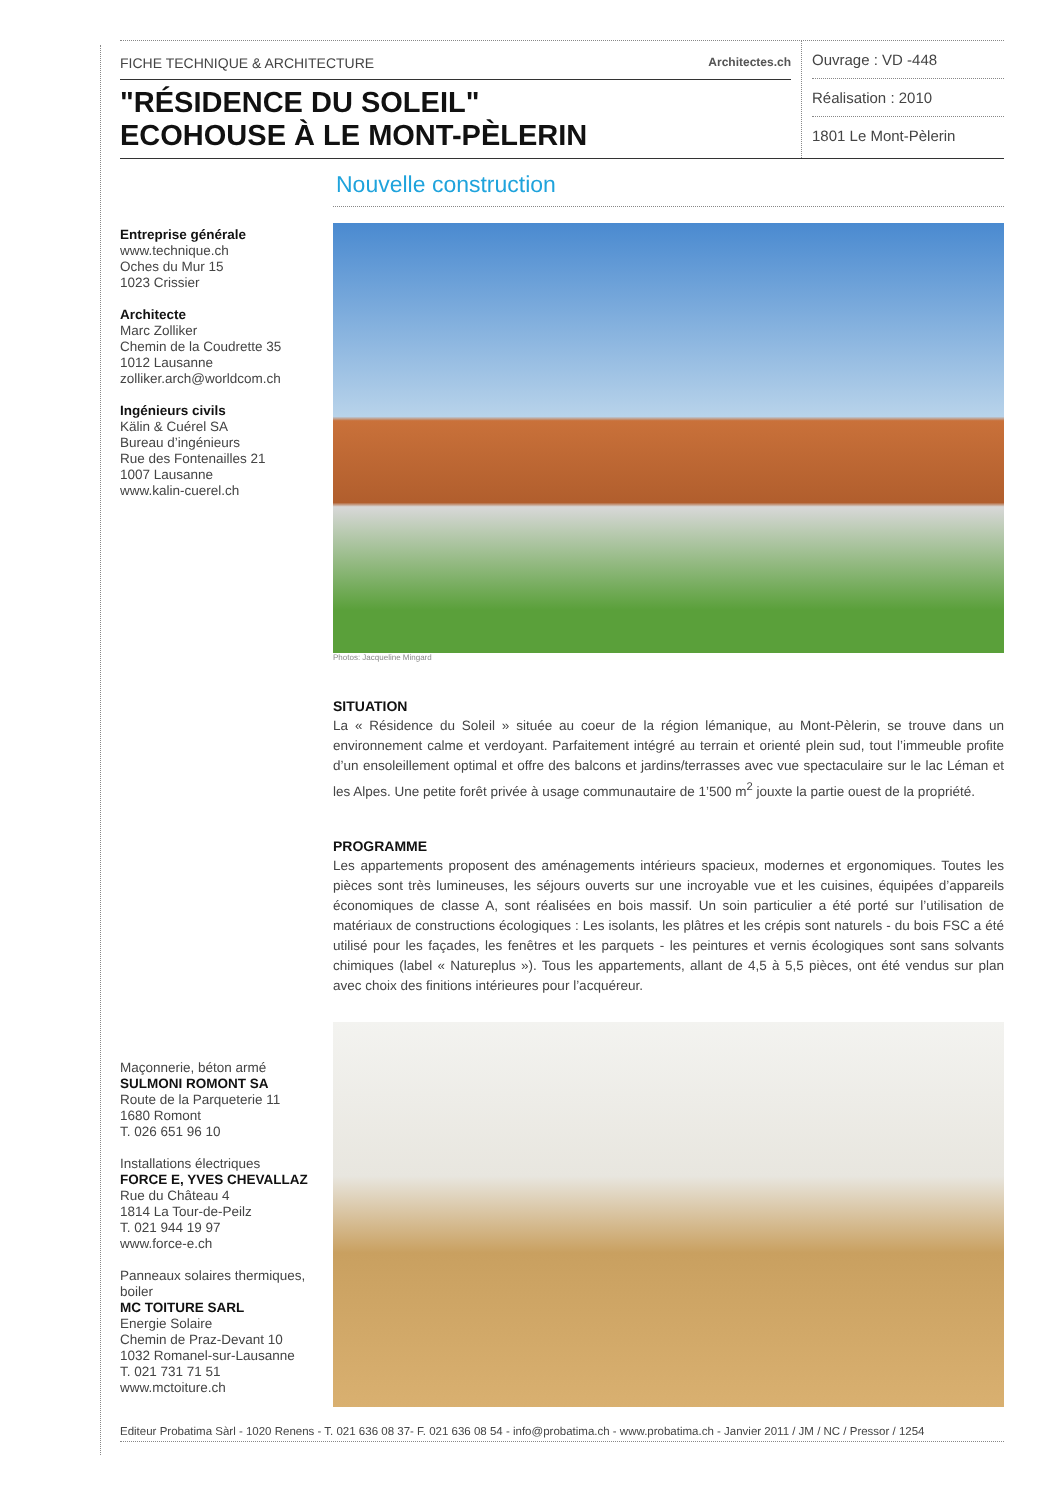FICHE TECHNIQUE & ARCHITECTURE Architectes.ch
"RÉSIDENCE DU SOLEIL"
ECOHOUSE À LE MONT-PÈLERIN
Ouvrage : VD -448
Réalisation : 2010
1801 Le Mont-Pèlerin
Entreprise générale
www.technique.ch
Oches du Mur 15
1023 Crissier
Architecte
Marc Zolliker
Chemin de la Coudrette 35
1012 Lausanne
zolliker.arch@worldcom.ch
Ingénieurs civils
Kälin & Cuérel SA
Bureau d’ingénieurs
Rue des Fontenailles 21
1007 Lausanne
www.kalin-cuerel.ch
Maçonnerie, béton armé
SULMONI ROMONT SA
Route de la Parqueterie 11
1680 Romont
T. 026 651 96 10
Installations électriques
FORCE E, YVES CHEVALLAZ
Rue du Château 4
1814 La Tour-de-Peilz
T. 021 944 19 97
www.force-e.ch
Panneaux solaires thermiques, boiler
MC TOITURE SARL
Energie Solaire
Chemin de Praz-Devant 10
1032 Romanel-sur-Lausanne
T. 021 731 71 51
www.mctoiture.ch
Nouvelle construction
Photos: Jacqueline Mingard
SITUATION
La « Résidence du Soleil » située au coeur de la région lémanique, au Mont-Pèlerin, se trouve dans un environnement calme et verdoyant. Parfaitement intégré au terrain et orienté plein sud, tout l’immeuble profite d’un ensoleillement optimal et offre des balcons et jardins/terrasses avec vue spectaculaire sur le lac Léman et les Alpes. Une petite forêt privée à usage communautaire de 1’500 m<sup>2</sup> jouxte la partie ouest de la propriété.
PROGRAMME
Les appartements proposent des aménagements intérieurs spacieux, modernes et ergonomiques. Toutes les pièces sont très lumineuses, les séjours ouverts sur une incroyable vue et les cuisines, équipées d’appareils économiques de classe A, sont réalisées en bois massif. Un soin particulier a été porté sur l’utilisation de matériaux de constructions écologiques : Les isolants, les plâtres et les crépis sont naturels - du bois FSC a été utilisé pour les façades, les fenêtres et les parquets - les peintures et vernis écologiques sont sans solvants chimiques (label « Natureplus »). Tous les appartements, allant de 4,5 à 5,5 pièces, ont été vendus sur plan avec choix des finitions intérieures pour l’acquéreur.
Editeur Probatima Sàrl - 1020 Renens - T. 021 636 08 37- F. 021 636 08 54 - info@probatima.ch - www.probatima.ch - Janvier 2011 / JM / NC / Pressor / 1254